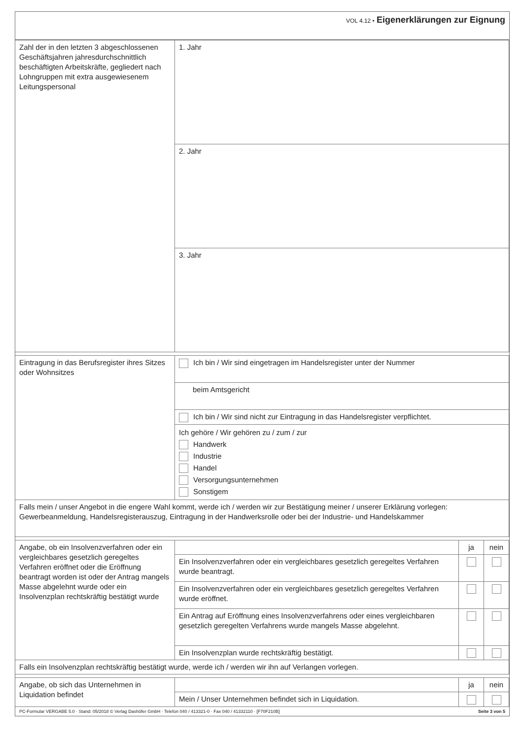VOL 4.12 • Eigenerklärungen zur Eignung
| Zahl der in den letzten 3 abgeschlossenen Geschäftsjahren jahresdurchschnittlich beschäftigten Arbeitskräfte, gegliedert nach Lohngruppen mit extra ausgewiesenem Leitungspersonal | 1. Jahr |
| | 2. Jahr |
| | 3. Jahr |
| Eintragung in das Berufsregister ihres Sitzes oder Wohnsitzes | Ich bin / Wir sind eingetragen im Handelsregister unter der Nummer |
| | beim Amtsgericht |
| | Ich bin / Wir sind nicht zur Eintragung in das Handelsregister verpflichtet. |
| | Ich gehöre / Wir gehören zu / zum / zur Handwerk Industrie Handel Versorgungsunternehmen Sonstigem |
| Falls mein / unser Angebot in die engere Wahl kommt, werde ich / werden wir zur Bestätigung meiner / unserer Erklärung vorlegen: Gewerbeanmeldung, Handelsregisterauszug, Eintragung in der Handwerksrolle oder bei der Industrie- und Handelskammer | |
| Angabe, ob ein Insolvenzverfahren oder ein vergleichbares gesetzlich geregeltes Verfahren eröffnet oder die Eröffnung beantragt worden ist oder der Antrag mangels Masse abgelehnt wurde oder ein Insolvenzplan rechtskräftig bestätigt wurde | | ja | nein |
| | Ein Insolvenzverfahren oder ein vergleichbares gesetzlich geregeltes Verfahren wurde beantragt. | | |
| | Ein Insolvenzverfahren oder ein vergleichbares gesetzlich geregeltes Verfahren wurde eröffnet. | | |
| | Ein Antrag auf Eröffnung eines Insolvenzverfahrens oder eines vergleichbaren gesetzlich geregelten Verfahrens wurde mangels Masse abgelehnt. | | |
| | Ein Insolvenzplan wurde rechtskräftig bestätigt. | | |
| Falls ein Insolvenzplan rechtskräftig bestätigt wurde, werde ich / werden wir ihn auf Verlangen vorlegen. | | | |
| Angabe, ob sich das Unternehmen in Liquidation befindet | | ja | nein |
| | Mein / Unser Unternehmen befindet sich in Liquidation. | | |
PC-Formular VERGABE 5.0 · Stand: 05/2018 © Verlag Dashöfer GmbH · Telefon 040 / 413321-0 · Fax 040 / 41332110 · [F70F210B] Seite 3 von 5